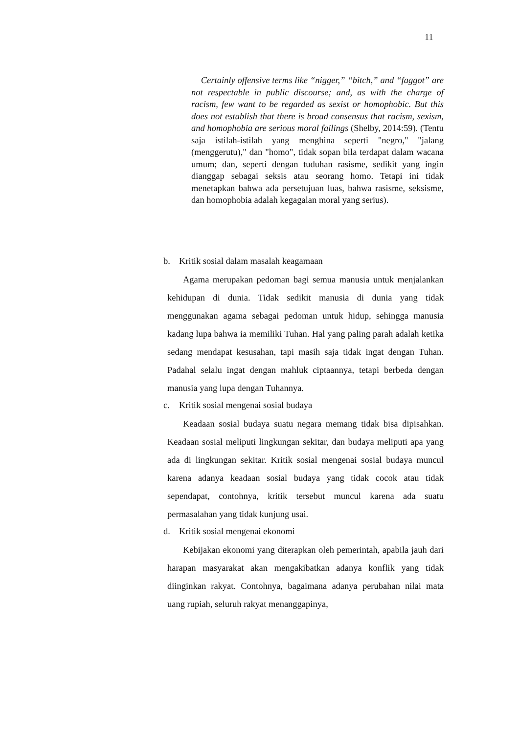11
Certainly offensive terms like “nigger,” “bitch,” and “faggot” are not respectable in public discourse; and, as with the charge of racism, few want to be regarded as sexist or homophobic. But this does not establish that there is broad consensus that racism, sexism, and homophobia are serious moral failings (Shelby, 2014:59). (Tentu saja istilah-istilah yang menghina seperti "negro," "jalang (menggerutu)," dan "homo", tidak sopan bila terdapat dalam wacana umum; dan, seperti dengan tuduhan rasisme, sedikit yang ingin dianggap sebagai seksis atau seorang homo. Tetapi ini tidak menetapkan bahwa ada persetujuan luas, bahwa rasisme, seksisme, dan homophobia adalah kegagalan moral yang serius).
b. Kritik sosial dalam masalah keagamaan
Agama merupakan pedoman bagi semua manusia untuk menjalankan kehidupan di dunia. Tidak sedikit manusia di dunia yang tidak menggunakan agama sebagai pedoman untuk hidup, sehingga manusia kadang lupa bahwa ia memiliki Tuhan. Hal yang paling parah adalah ketika sedang mendapat kesusahan, tapi masih saja tidak ingat dengan Tuhan. Padahal selalu ingat dengan mahluk ciptaannya, tetapi berbeda dengan manusia yang lupa dengan Tuhannya.
c. Kritik sosial mengenai sosial budaya
Keadaan sosial budaya suatu negara memang tidak bisa dipisahkan. Keadaan sosial meliputi lingkungan sekitar, dan budaya meliputi apa yang ada di lingkungan sekitar. Kritik sosial mengenai sosial budaya muncul karena adanya keadaan sosial budaya yang tidak cocok atau tidak sependapat, contohnya, kritik tersebut muncul karena ada suatu permasalahan yang tidak kunjung usai.
d. Kritik sosial mengenai ekonomi
Kebijakan ekonomi yang diterapkan oleh pemerintah, apabila jauh dari harapan masyarakat akan mengakibatkan adanya konflik yang tidak diinginkan rakyat. Contohnya, bagaimana adanya perubahan nilai mata uang rupiah, seluruh rakyat menanggapinya,